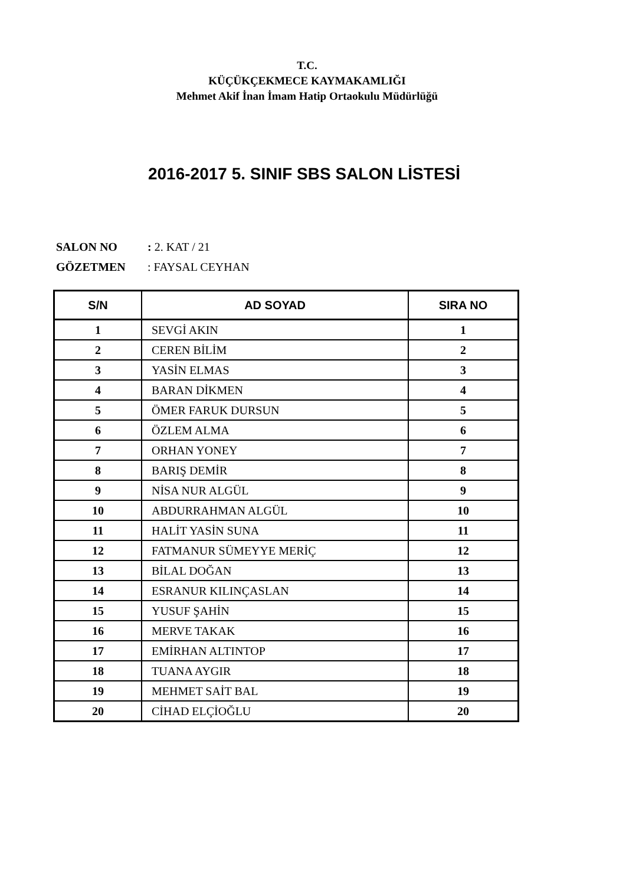T.C.
KÜÇÜKÇEKMECE KAYMAKAMLIĞI
Mehmet Akif İnan İmam Hatip Ortaokulu Müdürlüğü
2016-2017 5. SINIF SBS SALON LİSTESİ
SALON NO : 2. KAT / 21
GÖZETMEN : FAYSAL CEYHAN
| S/N | AD SOYAD | SIRA NO |
| --- | --- | --- |
| 1 | SEVGİ AKIN | 1 |
| 2 | CEREN BİLİM | 2 |
| 3 | YASİN ELMAS | 3 |
| 4 | BARAN DİKMEN | 4 |
| 5 | ÖMER FARUK DURSUN | 5 |
| 6 | ÖZLEM ALMA | 6 |
| 7 | ORHAN YONEY | 7 |
| 8 | BARIŞ DEMİR | 8 |
| 9 | NİSA NUR ALGÜL | 9 |
| 10 | ABDURRAHMAN ALGÜL | 10 |
| 11 | HALİT YASİN SUNA | 11 |
| 12 | FATMANUR SÜMEYYE MERİÇ | 12 |
| 13 | BİLAL DOĞAN | 13 |
| 14 | ESRANUR KILINÇASLAN | 14 |
| 15 | YUSUF ŞAHİN | 15 |
| 16 | MERVE TAKAK | 16 |
| 17 | EMİRHAN ALTINTOP | 17 |
| 18 | TUANA AYGIR | 18 |
| 19 | MEHMET SAİT BAL | 19 |
| 20 | CİHAD ELÇİOĞLU | 20 |